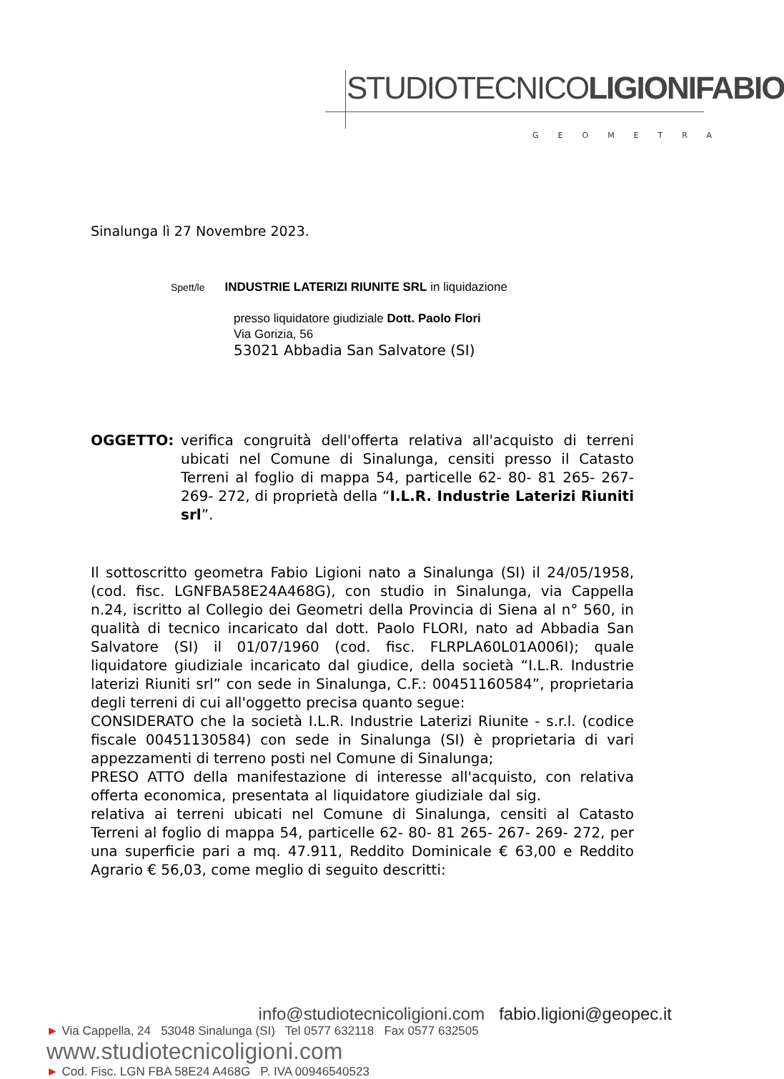STUDIOTECNICOLIGIONIFABIO
GEOMETRA
Sinalunga lì 27 Novembre 2023.
Spett/le INDUSTRIE LATERIZI RIUNITE SRL in liquidazione
presso liquidatore giudiziale Dott. Paolo Flori
Via Gorizia, 56
53021 Abbadia San Salvatore (SI)
OGGETTO: verifica congruità dell'offerta relativa all'acquisto di terreni ubicati nel Comune di Sinalunga, censiti presso il Catasto Terreni al foglio di mappa 54, particelle 62- 80- 81 265- 267- 269- 272, di proprietà della “I.L.R. Industrie Laterizi Riuniti srl”.
Il sottoscritto geometra Fabio Ligioni nato a Sinalunga (SI) il 24/05/1958, (cod. fisc. LGNFBA58E24A468G), con studio in Sinalunga, via Cappella n.24, iscritto al Collegio dei Geometri della Provincia di Siena al n° 560, in qualità di tecnico incaricato dal dott. Paolo FLORI, nato ad Abbadia San Salvatore (SI) il 01/07/1960 (cod. fisc. FLRPLA60L01A006I); quale liquidatore giudiziale incaricato dal giudice, della società “I.L.R. Industrie laterizi Riuniti srl” con sede in Sinalunga, C.F.: 00451160584”, proprietaria degli terreni di cui all'oggetto precisa quanto segue:
CONSIDERATO che la società I.L.R. Industrie Laterizi Riunite - s.r.l. (codice fiscale 00451130584) con sede in Sinalunga (SI) è proprietaria di vari appezzamenti di terreno posti nel Comune di Sinalunga;
PRESO ATTO della manifestazione di interesse all'acquisto, con relativa offerta economica, presentata al liquidatore giudiziale dal sig. relativa ai terreni ubicati nel Comune di Sinalunga, censiti al Catasto Terreni al foglio di mappa 54, particelle 62- 80- 81 265- 267- 269- 272, per una superficie pari a mq. 47.911, Reddito Dominicale € 63,00 e Reddito Agrario € 56,03, come meglio di seguito descritti:
info@studiotecnicoligioni.com fabio.ligioni@geopec.it
► Via Cappella, 24 53048 Sinalunga (SI) Tel 0577 632118 Fax 0577 632505 www.studiotecnicoligioni.com
► Cod. Fisc. LGN FBA 58E24 A468G P. IVA 00946540523